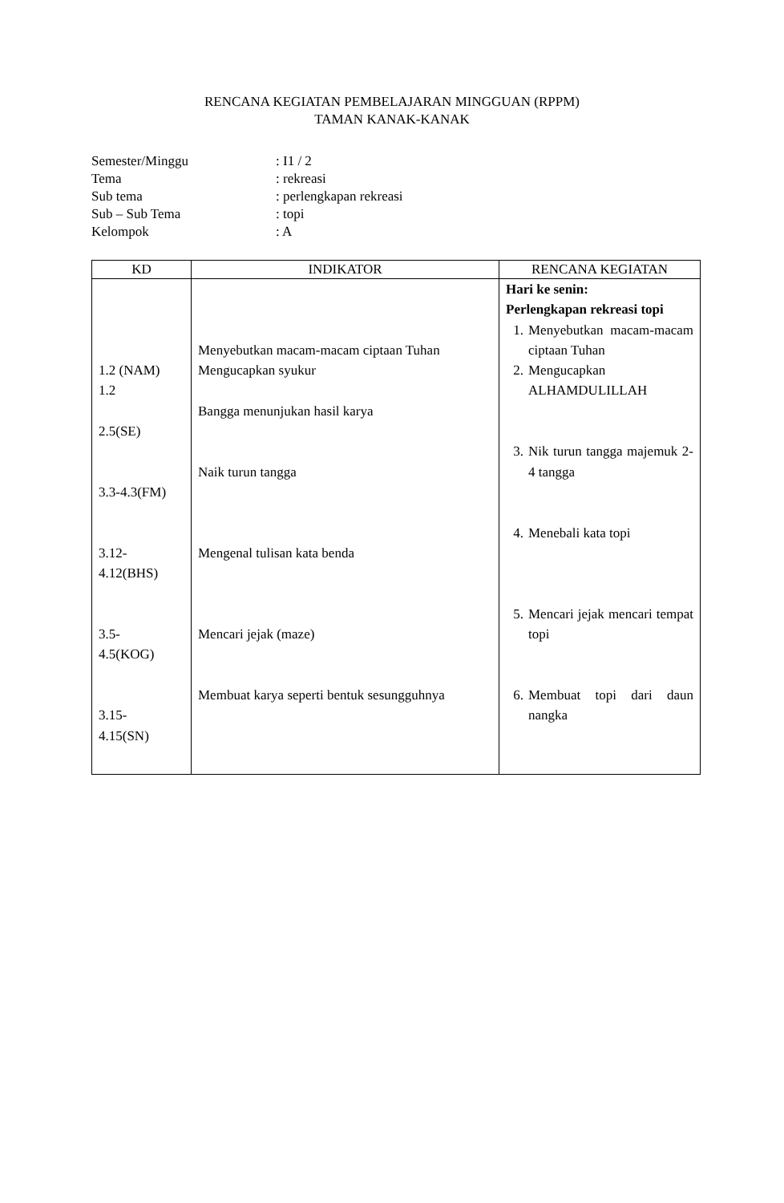RENCANA KEGIATAN PEMBELAJARAN MINGGUAN (RPPM)
TAMAN KANAK-KANAK
Semester/Minggu: I1 / 2
Tema: rekreasi
Sub tema: perlengkapan rekreasi
Sub – Sub Tema: topi
Kelompok: A
| KD | INDIKATOR | RENCANA KEGIATAN |
| --- | --- | --- |
| 1.2 (NAM) 1.2 2.5(SE) 3.3-4.3(FM) 3.12- 4.12(BHS) 3.5- 4.5(KOG) 3.15- 4.15(SN) | Menyebutkan macam-macam ciptaan Tuhan Mengucapkan syukur Bangga menunjukan hasil karya Naik turun tangga Mengenal tulisan kata benda Mencari jejak (maze) Membuat karya seperti bentuk sesungguhnya | Hari ke senin: Perlengkapan rekreasi topi 1. Menyebutkan macam-macam ciptaan Tuhan 2. Mengucapkan ALHAMDULILLAH 3. Nik turun tangga majemuk 2-4 tangga 4. Menebali kata topi 5. Mencari jejak mencari tempat topi 6. Membuat topi dari daun nangka |